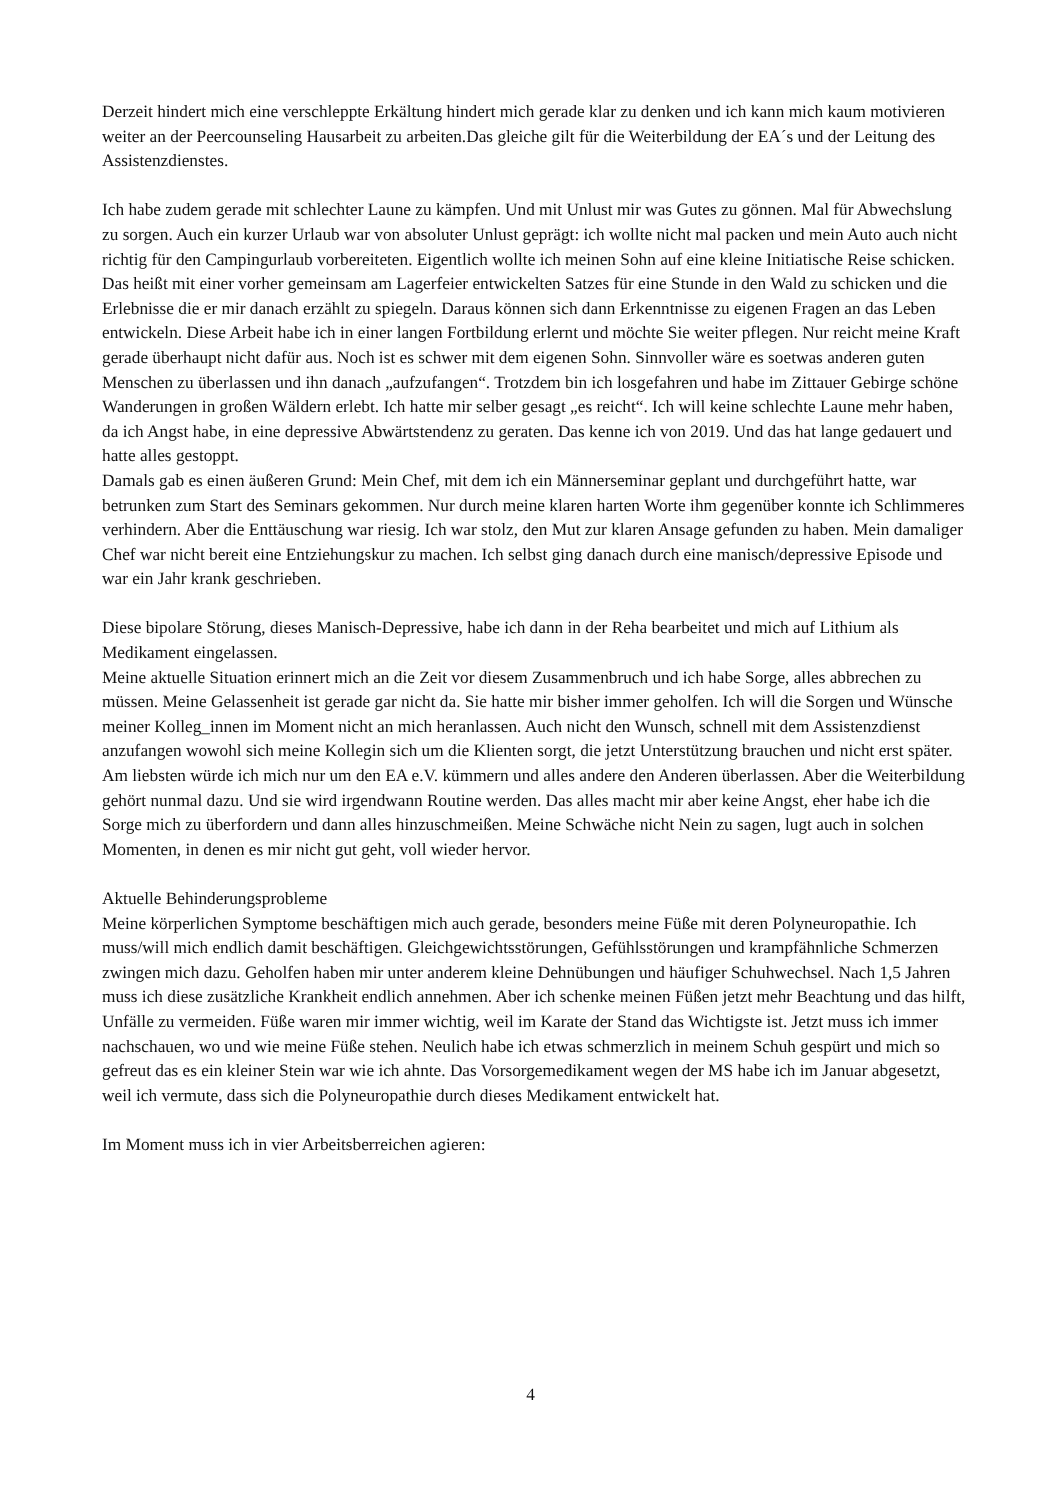Derzeit hindert mich eine verschleppte Erkältung hindert mich gerade klar zu denken und ich kann mich kaum motivieren weiter an der Peercounseling Hausarbeit zu arbeiten.Das gleiche gilt für die Weiterbildung der EA´s und der Leitung des Assistenzdienstes.
Ich habe zudem gerade mit schlechter Laune zu kämpfen. Und mit Unlust mir was Gutes zu gönnen. Mal für Abwechslung zu sorgen. Auch ein kurzer Urlaub war von absoluter Unlust geprägt: ich wollte nicht mal packen und mein Auto auch nicht richtig für den Campingurlaub vorbereiteten. Eigentlich wollte ich meinen Sohn auf eine kleine Initiatische Reise schicken. Das heißt mit einer vorher gemeinsam am Lagerfeier entwickelten Satzes für eine Stunde in den Wald zu schicken und die Erlebnisse die er mir danach erzählt zu spiegeln. Daraus können sich dann Erkenntnisse zu eigenen Fragen an das Leben entwickeln. Diese Arbeit habe ich in einer langen Fortbildung erlernt und möchte Sie weiter pflegen. Nur reicht meine Kraft gerade überhaupt nicht dafür aus. Noch ist es schwer mit dem eigenen Sohn. Sinnvoller wäre es soetwas anderen guten Menschen zu überlassen und ihn danach „aufzufangen“. Trotzdem bin ich losgefahren und habe im Zittauer Gebirge schöne Wanderungen in großen Wäldern erlebt. Ich hatte mir selber gesagt „es reicht“. Ich will keine schlechte Laune mehr haben, da ich Angst habe, in eine depressive Abwärtstendenz zu geraten. Das kenne ich von 2019. Und das hat lange gedauert und hatte alles gestoppt.
Damals gab es einen äußeren Grund: Mein Chef, mit dem ich ein Männerseminar geplant und durchgeführt hatte, war betrunken zum Start des Seminars gekommen. Nur durch meine klaren harten Worte ihm gegenüber konnte ich Schlimmeres verhindern. Aber die Enttäuschung war riesig. Ich war stolz, den Mut zur klaren Ansage gefunden zu haben. Mein damaliger Chef war nicht bereit eine Entziehungskur zu machen. Ich selbst ging danach durch eine manisch/depressive Episode und war ein Jahr krank geschrieben.
Diese bipolare Störung, dieses Manisch-Depressive, habe ich dann in der Reha bearbeitet und mich auf Lithium als Medikament eingelassen.
Meine aktuelle Situation erinnert mich an die Zeit vor diesem Zusammenbruch und ich habe Sorge, alles abbrechen zu müssen. Meine Gelassenheit ist gerade gar nicht da. Sie hatte mir bisher immer geholfen. Ich will die Sorgen und Wünsche meiner Kolleg_innen im Moment nicht an mich heranlassen. Auch nicht den Wunsch, schnell mit dem Assistenzdienst anzufangen wowohl sich meine Kollegin sich um die Klienten sorgt, die jetzt Unterstützung brauchen und nicht erst später. Am liebsten würde ich mich nur um den EA e.V. kümmern und alles andere den Anderen überlassen. Aber die Weiterbildung gehört nunmal dazu. Und sie wird irgendwann Routine werden. Das alles macht mir aber keine Angst, eher habe ich die Sorge mich zu überfordern und dann alles hinzuschmeißen. Meine Schwäche nicht Nein zu sagen, lugt auch in solchen Momenten, in denen es mir nicht gut geht, voll wieder hervor.
Aktuelle Behinderungsprobleme
Meine körperlichen Symptome beschäftigen mich auch gerade, besonders meine Füße mit deren Polyneuropathie. Ich muss/will mich endlich damit beschäftigen. Gleichgewichtsstörungen, Gefühlsstörungen und krampfähnliche Schmerzen zwingen mich dazu. Geholfen haben mir unter anderem kleine Dehnübungen und häufiger Schuhwechsel. Nach 1,5 Jahren muss ich diese zusätzliche Krankheit endlich annehmen. Aber ich schenke meinen Füßen jetzt mehr Beachtung und das hilft, Unfälle zu vermeiden. Füße waren mir immer wichtig, weil im Karate der Stand das Wichtigste ist. Jetzt muss ich immer nachschauen, wo und wie meine Füße stehen. Neulich habe ich etwas schmerzlich in meinem Schuh gespürt und mich so gefreut das es ein kleiner Stein war wie ich ahnte. Das Vorsorgemedikament wegen der MS habe ich im Januar abgesetzt, weil ich vermute, dass sich die Polyneuropathie durch dieses Medikament entwickelt hat.
Im Moment muss ich in vier Arbeitsberreichen agieren:
4